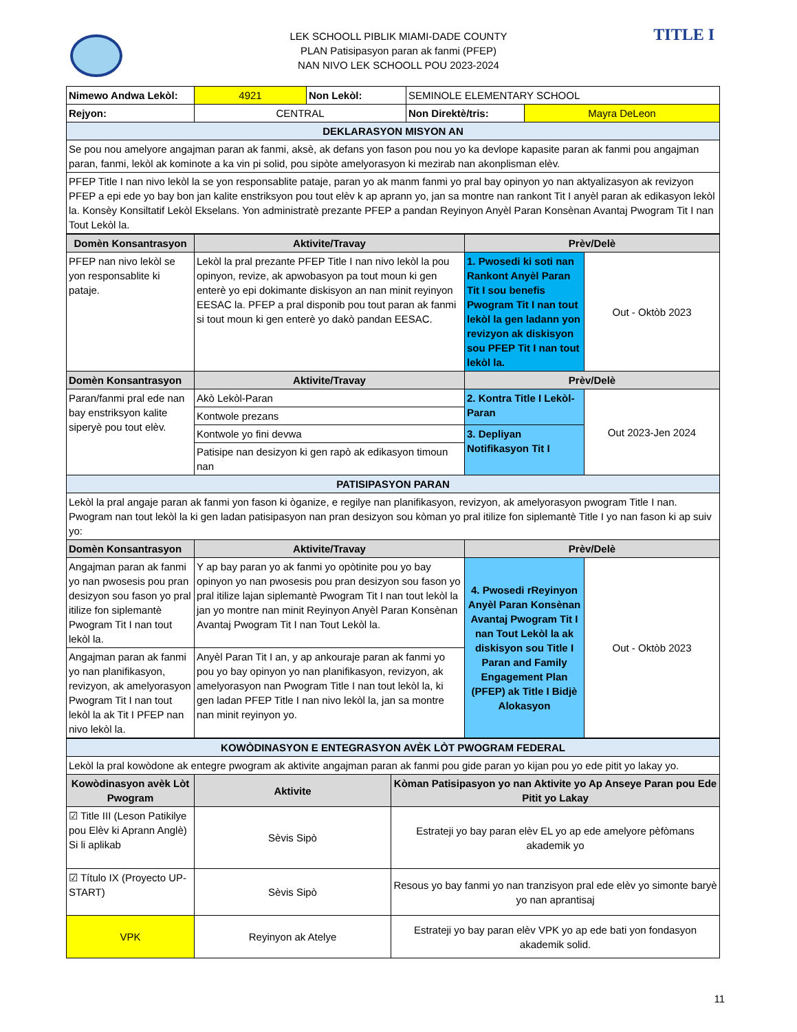TITLE I
LEK SCHOOLL PIBLIK MIAMI-DADE COUNTY
PLAN Patisipasyon paran ak fanmi (PFEP)
NAN NIVO LEK SCHOOLL POU 2023-2024
| Nimewo Andwa Lekòl: | 4921 | Non Lekòl: | SEMINOLE ELEMENTARY SCHOOL | |
| Rejyon: | CENTRAL | | Non Direktè/tris: | Mayra DeLeon |
| DEKLARASYON MISYON AN | | | | |
| Se pou nou amelyore angajman paran ak fanmi, aksè, ak defans yon fason pou nou yo ka devlope kapasite paran ak fanmi pou angajman paran, fanmi, lekòl ak kominote a ka vin pi solid, pou sipòte amelyorasyon ki mezirab nan akonplisman elèv. | | | | |
| PFEP Title I nan nivo lekòl la se yon responsablite pataje, paran yo ak manm fanmi yo pral bay opinyon yo nan aktyalizasyon ak revizyon PFEP a epi ede yo bay bon jan kalite enstriksyon pou tout elèv k ap aprann yo, jan sa montre nan rankont Tit I anyèl paran ak edikasyon lekòl la. Konsèy Konsiltatif Lekòl Ekselans. Yon administratè prezante PFEP a pandan Reyinyon Anyèl Paran Konsènan Avantaj Pwogram Tit I nan Tout Lekòl la. | | | | |
| Domèn Konsantrasyon | Aktivite/Travay | Prèv/Delè | |
| PFEP nan nivo lekòl se yon responsablite ki pataje. | Lekòl la pral prezante PFEP Title I nan nivo lekòl la pou opinyon, revize, ak apwobasyon pa tout moun ki gen enterè yo epi dokimante diskisyon an nan minit reyinyon EESAC la. PFEP a pral disponib pou tout paran ak fanmi si tout moun ki gen enterè yo dakò pandan EESAC. | 1. Pwosedi ki soti nan Rankont Anyèl Paran Tit I sou benefis Pwogram Tit I nan tout lekòl la gen ladann yon revizyon ak diskisyon sou PFEP Tit I nan tout lekòl la. | Out - Oktòb 2023 |
| Domèn Konsantrasyon | Aktivite/Travay | Prèv/Delè | |
| Paran/fanmi pral ede nan bay enstriksyon kalite siperyè pou tout elèv. | Akò Lekòl-Paran | 2. Kontra Title I Lekòl-Paran | Out 2023-Jen 2024 |
| | Kontwole prezans | | |
| | Kontwole yo fini devwa | 3. Depliyan Notifikasyon Tit I | |
| | Patisipe nan desizyon ki gen rapò ak edikasyon timoun nan | | |
| PATISIPASYON PARAN | | | |
| Lekòl la pral angaje paran ak fanmi yon fason ki òganize, e regilye nan planifikasyon, revizyon, ak amelyorasyon pwogram Title I nan. Pwogram nan tout lekòl la ki gen ladan patisipasyon nan pran desizyon sou kòman yo pral itilize fon siplemantè Title I yo nan fason ki ap suiv yo: | | | |
| Domèn Konsantrasyon | Aktivite/Travay | Prèv/Delè | |
| Angajman paran ak fanmi yo nan pwosesis pou pran desizyon sou fason yo pral itilize fon siplemantè Pwogram Tit I nan tout lekòl la. | Y ap bay paran yo ak fanmi yo opòtinite pou yo bay opinyon yo nan pwosesis pou pran desizyon sou fason yo pral itilize lajan siplemantè Pwogram Tit I nan tout lekòl la jan yo montre nan minit Reyinyon Anyèl Paran Konsènan Avantaj Pwogram Tit I nan Tout Lekòl la. | 4. Pwosedi rReyinyon Anyèl Paran Konsènan Avantaj Pwogram Tit I nan Tout Lekòl la ak diskisyon sou Title I Paran and Family Engagement Plan (PFEP) ak Title I Bidjè Alokasyon | Out - Oktòb 2023 |
| Angajman paran ak fanmi yo nan planifikasyon, revizyon, ak amelyorasyon Pwogram Tit I nan tout lekòl la ak Tit I PFEP nan nivo lekòl la. | Anyèl Paran Tit I an, y ap ankouraje paran ak fanmi yo pou yo bay opinyon yo nan planifikasyon, revizyon, ak amelyorasyon nan Pwogram Title I nan tout lekòl la, ki gen ladan PFEP Title I nan nivo lekòl la, jan sa montre nan minit reyinyon yo. | | |
| KOWÒDINASYON E ENTEGRASYON AVÈK LÒT PWOGRAM FEDERAL | | |
| Lekòl la pral kowòdone ak entegre pwogram ak aktivite angajman paran ak fanmi pou gide paran yo kijan pou yo ede pitit yo lakay yo. | | |
| Kowòdinasyon avèk Lòt Pwogram | Aktivite | Kòman Patisipasyon yo nan Aktivite yo Ap Anseye Paran pou Ede Pitit yo Lakay |
| ☑ Title III (Leson Patikilye pou Elèv ki Aprann Anglè) Si li aplikab | Sèvis Sipò | Estrateji yo bay paran elèv EL yo ap ede amelyore pèfòmans akademik yo |
| ☑ Título IX (Proyecto UP-START) | Sèvis Sipò | Resous yo bay fanmi yo nan tranzisyon pral ede elèv yo simonte baryè yo nan aprantisaj |
| VPK | Reyinyon ak Atelye | Estrateji yo bay paran elèv VPK yo ap ede bati yon fondasyon akademik solid. |
11